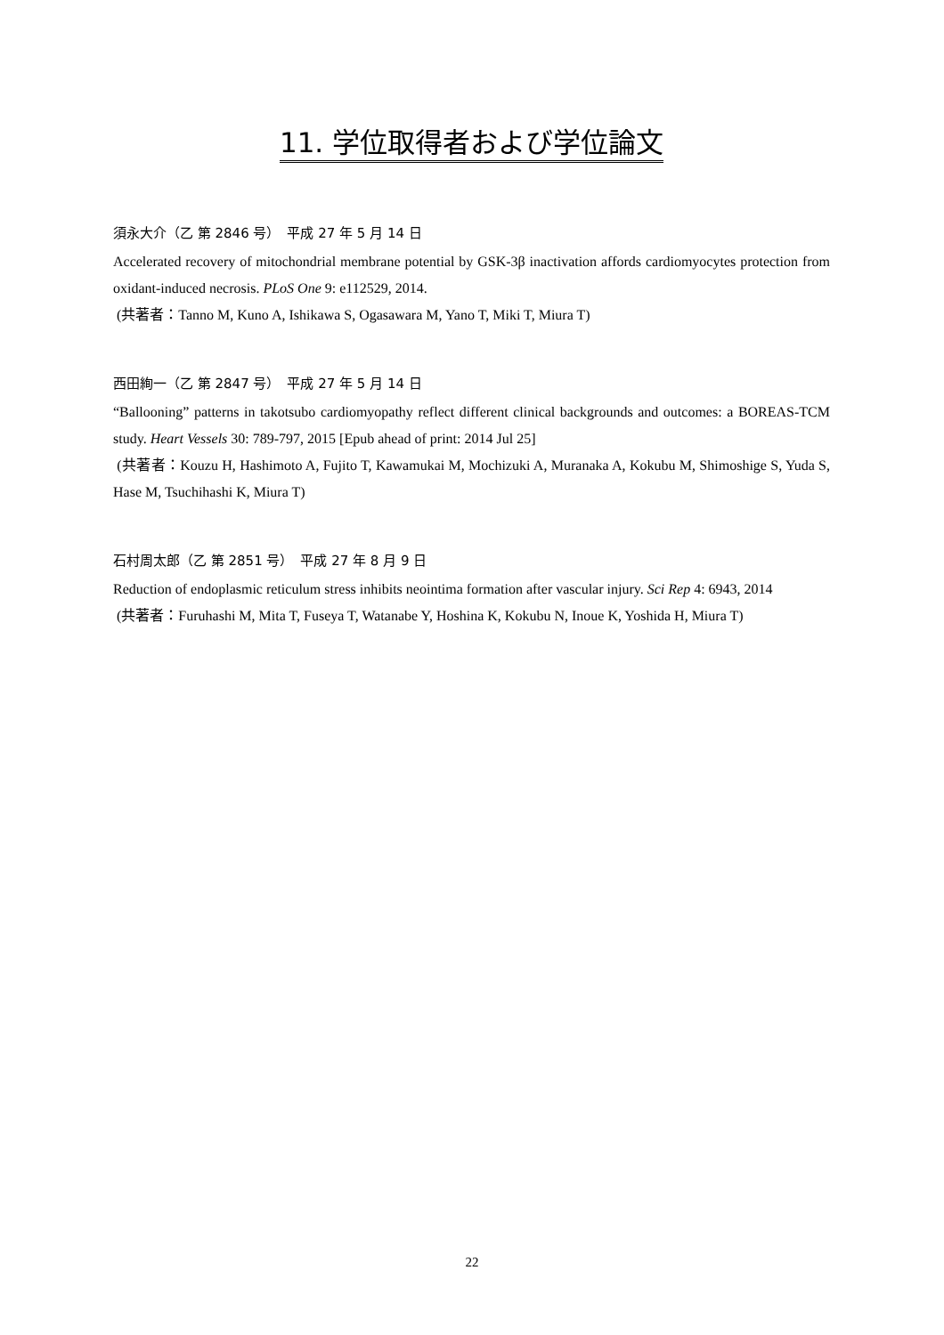11. 学位取得者および学位論文
須永大介（乙 第 2846 号）　平成 27 年 5 月 14 日
Accelerated recovery of mitochondrial membrane potential by GSK-3β inactivation affords cardiomyocytes protection from oxidant-induced necrosis. PLoS One 9: e112529, 2014.
(共著者：Tanno M, Kuno A, Ishikawa S, Ogasawara M, Yano T, Miki T, Miura T)
西田絢一（乙 第 2847 号）　平成 27 年 5 月 14 日
“Ballooning” patterns in takotsubo cardiomyopathy reflect different clinical backgrounds and outcomes: a BOREAS-TCM study. Heart Vessels 30: 789-797, 2015 [Epub ahead of print: 2014 Jul 25]
(共著者：Kouzu H, Hashimoto A, Fujito T, Kawamukai M, Mochizuki A, Muranaka A, Kokubu M, Shimoshige S, Yuda S, Hase M, Tsuchihashi K, Miura T)
石村周太郎（乙 第 2851 号）　平成 27 年 8 月 9 日
Reduction of endoplasmic reticulum stress inhibits neointima formation after vascular injury. Sci Rep 4: 6943, 2014
(共著者：Furuhashi M, Mita T, Fuseya T, Watanabe Y, Hoshina K, Kokubu N, Inoue K, Yoshida H, Miura T)
22